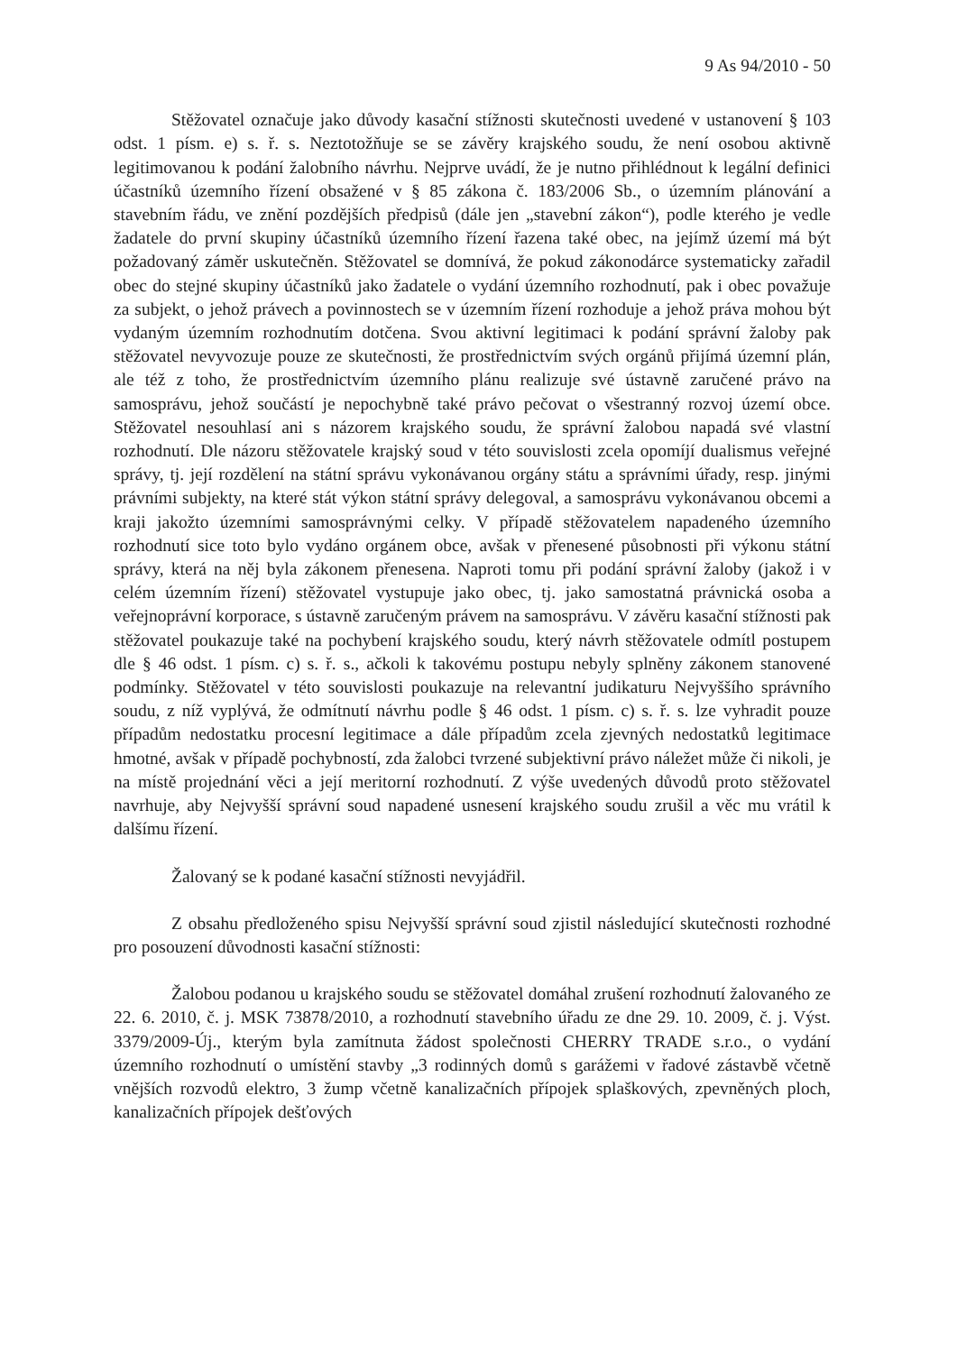9 As 94/2010 - 50
Stěžovatel označuje jako důvody kasační stížnosti skutečnosti uvedené v ustanovení § 103 odst. 1 písm. e) s. ř. s. Neztotožňuje se se závěry krajského soudu, že není osobou aktivně legitimovanou k podání žalobního návrhu. Nejprve uvádí, že je nutno přihlédnout k legální definici účastníků územního řízení obsažené v § 85 zákona č. 183/2006 Sb., o územním plánování a stavebním řádu, ve znění pozdějších předpisů (dále jen „stavební zákon“), podle kterého je vedle žadatele do první skupiny účastníků územního řízení řazena také obec, na jejímž území má být požadovaný záměr uskutečněn. Stěžovatel se domnívá, že pokud zákonodárce systematicky zařadil obec do stejné skupiny účastníků jako žadatele o vydání územního rozhodnutí, pak i obec považuje za subjekt, o jehož právech a povinnostech se v územním řízení rozhoduje a jehož práva mohou být vydaným územním rozhodnutím dotčena. Svou aktivní legitimaci k podání správní žaloby pak stěžovatel nevyvozuje pouze ze skutečnosti, že prostřednictvím svých orgánů přijímá územní plán, ale též z toho, že prostřednictvím územního plánu realizuje své ústavně zaručené právo na samosprávu, jehož součástí je nepochybně také právo pečovat o všestranný rozvoj území obce. Stěžovatel nesouhlasí ani s názorem krajského soudu, že správní žalobou napadá své vlastní rozhodnutí. Dle názoru stěžovatele krajský soud v této souvislosti zcela opomíjí dualismus veřejné správy, tj. její rozdělení na státní správu vykonávanou orgány státu a správními úřady, resp. jinými právními subjekty, na které stát výkon státní správy delegoval, a samosprávu vykonávanou obcemi a kraji jakožto územními samosprávnými celky. V případě stěžovatelem napadeného územního rozhodnutí sice toto bylo vydáno orgánem obce, avšak v přenesené působnosti při výkonu státní správy, která na něj byla zákonem přenesena. Naproti tomu při podání správní žaloby (jakož i v celém územním řízení) stěžovatel vystupuje jako obec, tj. jako samostatná právnická osoba a veřejnoprávní korporace, s ústavně zaručeným právem na samosprávu. V závěru kasační stížnosti pak stěžovatel poukazuje také na pochybení krajského soudu, který návrh stěžovatele odmítl postupem dle § 46 odst. 1 písm. c) s. ř. s., ačkoli k takovému postupu nebyly splněny zákonem stanovené podmínky. Stěžovatel v této souvislosti poukazuje na relevantní judikaturu Nejvyššího správního soudu, z níž vyplývá, že odmítnutí návrhu podle § 46 odst. 1 písm. c) s. ř. s. lze vyhradit pouze případům nedostatku procesní legitimace a dále případům zcela zjevných nedostatků legitimace hmotné, avšak v případě pochybností, zda žalobci tvrzené subjektivní právo náležet může či nikoli, je na místě projednání věci a její meritorní rozhodnutí. Z výše uvedených důvodů proto stěžovatel navrhuje, aby Nejvyšší správní soud napadené usnesení krajského soudu zrušil a věc mu vrátil k dalšímu řízení.
Žalovaný se k podané kasační stížnosti nevyjádřil.
Z obsahu předloženého spisu Nejvyšší správní soud zjistil následující skutečnosti rozhodné pro posouzení důvodnosti kasační stížnosti:
Žalobou podanou u krajského soudu se stěžovatel domáhal zrušení rozhodnutí žalovaného ze 22. 6. 2010, č. j. MSK 73878/2010, a rozhodnutí stavebního úřadu ze dne 29. 10. 2009, č. j. Výst. 3379/2009-Új., kterým byla zamítnuta žádost společnosti CHERRY TRADE s.r.o., o vydání územního rozhodnutí o umístění stavby „3 rodinných domů s garážemi v řadové zástavbě včetně vnějších rozvodů elektro, 3 žump včetně kanalizačních přípojek splaškových, zpevněných ploch, kanalizačních přípojek dešťových